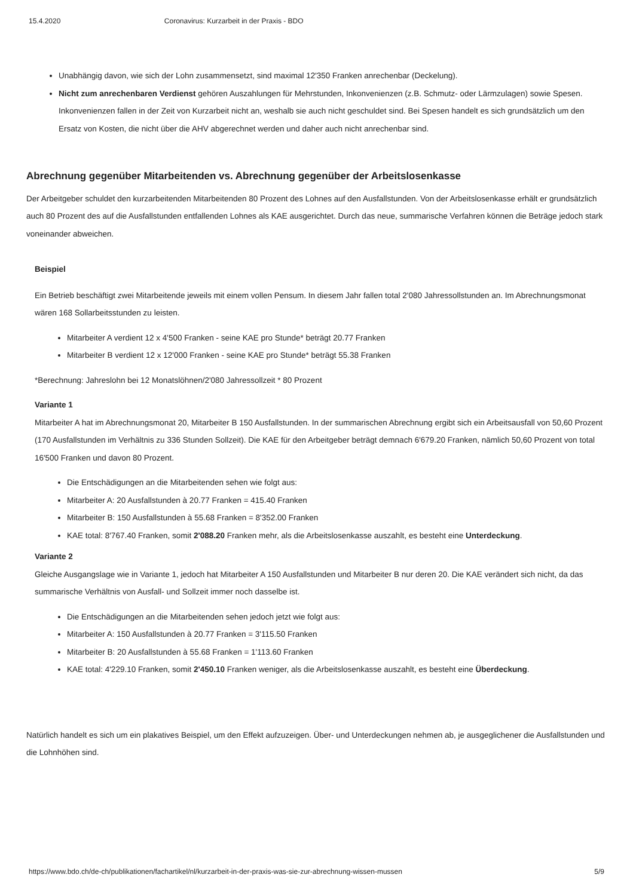15.4.2020 Coronavirus: Kurzarbeit in der Praxis - BDO
Unabhängig davon, wie sich der Lohn zusammensetzt, sind maximal 12'350 Franken anrechenbar (Deckelung).
Nicht zum anrechenbaren Verdienst gehören Auszahlungen für Mehrstunden, Inkonvenienzen (z.B. Schmutz- oder Lärmzulagen) sowie Spesen. Inkonvenienzen fallen in der Zeit von Kurzarbeit nicht an, weshalb sie auch nicht geschuldet sind. Bei Spesen handelt es sich grundsätzlich um den Ersatz von Kosten, die nicht über die AHV abgerechnet werden und daher auch nicht anrechenbar sind.
Abrechnung gegenüber Mitarbeitenden vs. Abrechnung gegenüber der Arbeitslosenkasse
Der Arbeitgeber schuldet den kurzarbeitenden Mitarbeitenden 80 Prozent des Lohnes auf den Ausfallstunden. Von der Arbeitslosenkasse erhält er grundsätzlich auch 80 Prozent des auf die Ausfallstunden entfallenden Lohnes als KAE ausgerichtet. Durch das neue, summarische Verfahren können die Beträge jedoch stark voneinander abweichen.
Beispiel
Ein Betrieb beschäftigt zwei Mitarbeitende jeweils mit einem vollen Pensum. In diesem Jahr fallen total 2'080 Jahressollstunden an. Im Abrechnungsmonat wären 168 Sollarbeitsstunden zu leisten.
Mitarbeiter A verdient 12 x 4'500 Franken - seine KAE pro Stunde* beträgt 20.77 Franken
Mitarbeiter B verdient 12 x 12'000 Franken - seine KAE pro Stunde* beträgt 55.38 Franken
*Berechnung: Jahreslohn bei 12 Monatslöhnen/2'080 Jahressollzeit * 80 Prozent
Variante 1
Mitarbeiter A hat im Abrechnungsmonat 20, Mitarbeiter B 150 Ausfallstunden. In der summarischen Abrechnung ergibt sich ein Arbeitsausfall von 50,60 Prozent (170 Ausfallstunden im Verhältnis zu 336 Stunden Sollzeit). Die KAE für den Arbeitgeber beträgt demnach 6'679.20 Franken, nämlich 50,60 Prozent von total 16'500 Franken und davon 80 Prozent.
Die Entschädigungen an die Mitarbeitenden sehen wie folgt aus:
Mitarbeiter A: 20 Ausfallstunden à 20.77 Franken = 415.40 Franken
Mitarbeiter B: 150 Ausfallstunden à 55.68 Franken = 8'352.00 Franken
KAE total: 8'767.40 Franken, somit 2'088.20 Franken mehr, als die Arbeitslosenkasse auszahlt, es besteht eine Unterdeckung.
Variante 2
Gleiche Ausgangslage wie in Variante 1, jedoch hat Mitarbeiter A 150 Ausfallstunden und Mitarbeiter B nur deren 20. Die KAE verändert sich nicht, da das summarische Verhältnis von Ausfall- und Sollzeit immer noch dasselbe ist.
Die Entschädigungen an die Mitarbeitenden sehen jedoch jetzt wie folgt aus:
Mitarbeiter A: 150 Ausfallstunden à 20.77 Franken = 3'115.50 Franken
Mitarbeiter B: 20 Ausfallstunden à 55.68 Franken = 1'113.60 Franken
KAE total: 4'229.10 Franken, somit 2'450.10 Franken weniger, als die Arbeitslosenkasse auszahlt, es besteht eine Überdeckung.
Natürlich handelt es sich um ein plakatives Beispiel, um den Effekt aufzuzeigen. Über- und Unterdeckungen nehmen ab, je ausgeglichener die Ausfallstunden und die Lohnhöhen sind.
https://www.bdo.ch/de-ch/publikationen/fachartikel/nl/kurzarbeit-in-der-praxis-was-sie-zur-abrechnung-wissen-mussen 5/9